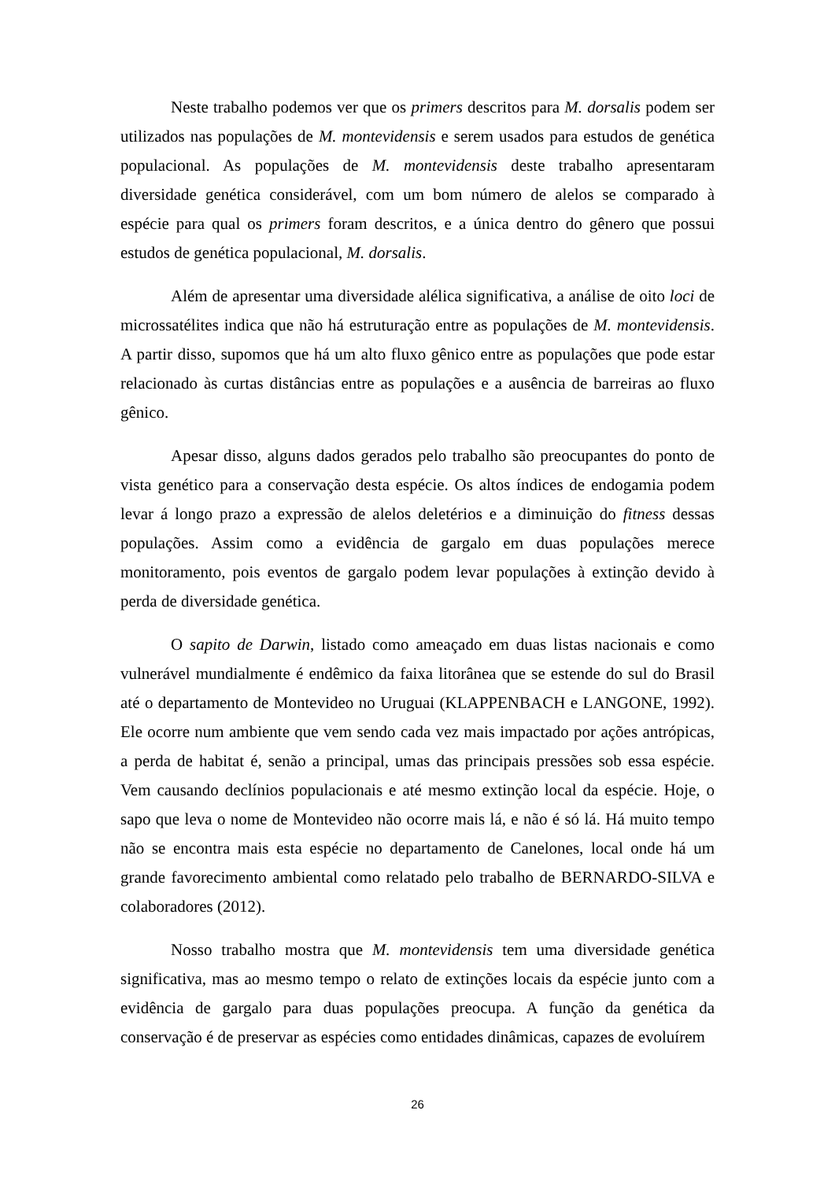Neste trabalho podemos ver que os primers descritos para M. dorsalis podem ser utilizados nas populações de M. montevidensis e serem usados para estudos de genética populacional. As populações de M. montevidensis deste trabalho apresentaram diversidade genética considerável, com um bom número de alelos se comparado à espécie para qual os primers foram descritos, e a única dentro do gênero que possui estudos de genética populacional, M. dorsalis.
Além de apresentar uma diversidade alélica significativa, a análise de oito loci de microssatélites indica que não há estruturação entre as populações de M. montevidensis. A partir disso, supomos que há um alto fluxo gênico entre as populações que pode estar relacionado às curtas distâncias entre as populações e a ausência de barreiras ao fluxo gênico.
Apesar disso, alguns dados gerados pelo trabalho são preocupantes do ponto de vista genético para a conservação desta espécie. Os altos índices de endogamia podem levar á longo prazo a expressão de alelos deletérios e a diminuição do fitness dessas populações. Assim como a evidência de gargalo em duas populações merece monitoramento, pois eventos de gargalo podem levar populações à extinção devido à perda de diversidade genética.
O sapito de Darwin, listado como ameaçado em duas listas nacionais e como vulnerável mundialmente é endêmico da faixa litorânea que se estende do sul do Brasil até o departamento de Montevideo no Uruguai (KLAPPENBACH e LANGONE, 1992). Ele ocorre num ambiente que vem sendo cada vez mais impactado por ações antrópicas, a perda de habitat é, senão a principal, umas das principais pressões sob essa espécie. Vem causando declínios populacionais e até mesmo extinção local da espécie. Hoje, o sapo que leva o nome de Montevideo não ocorre mais lá, e não é só lá. Há muito tempo não se encontra mais esta espécie no departamento de Canelones, local onde há um grande favorecimento ambiental como relatado pelo trabalho de BERNARDO-SILVA e colaboradores (2012).
Nosso trabalho mostra que M. montevidensis tem uma diversidade genética significativa, mas ao mesmo tempo o relato de extinções locais da espécie junto com a evidência de gargalo para duas populações preocupa. A função da genética da conservação é de preservar as espécies como entidades dinâmicas, capazes de evoluírem
26